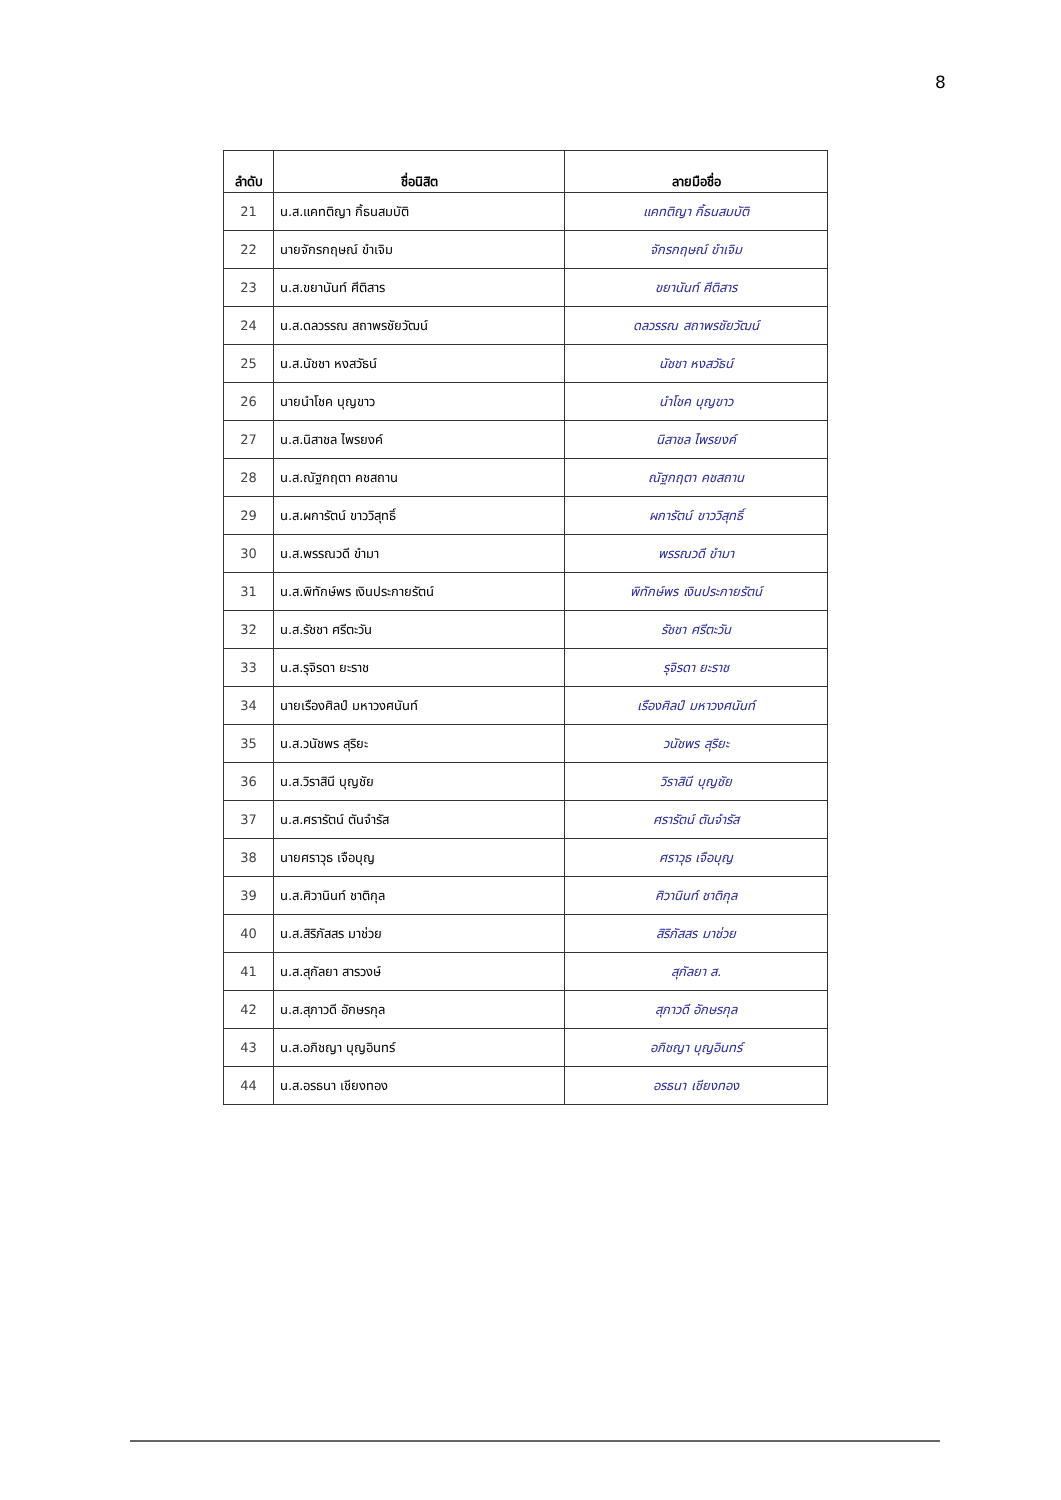8
| ลำดับ | ชื่อนิสิต | ลายมือชื่อ |
| --- | --- | --- |
| 21 | น.ส.แคทติญา กิ้ธนสมบัติ | แคทติญา กิ้ธนสมบัติ |
| 22 | นายจักรกฤษณ์ ขำเจิม | จักรกฤษณ์ ขำเจิม |
| 23 | น.ส.ขยานันท์ ศีติสาร | ขยานันท์ ศีติสาร |
| 24 | น.ส.ดลวรรณ สถาพรชัยวัฒน์ | ดลวรรณ สถาพรชัยวัฒน์ |
| 25 | น.ส.นัชชา หงสวัธน์ | นัชชา หงสวัธน์ |
| 26 | นายนำโชค บุญขาว | นำโชค บุญขาว |
| 27 | น.ส.นิสาชล ไพรยงค์ | นิสาชล ไพรยงค์ |
| 28 | น.ส.ณัฐกฤตา คชสถาน | ณัฐกฤตา คชสถาน |
| 29 | น.ส.ผการัตน์ ขาววิสุทธิ์ | ผการัตน์ ขาววิสุทธิ์ |
| 30 | น.ส.พรรณวดี ขำมา | พรรณวดี ขำมา |
| 31 | น.ส.พิทักษ์พร เงินประกายรัตน์ | พิทักษ์พร เงินประกายรัตน์ |
| 32 | น.ส.รัชชา ศรีตะวัน | รัชชา ศรีตะวัน |
| 33 | น.ส.รุจิรดา ยะราช | รุจิรดา ยะราช |
| 34 | นายเรืองศิลป์ มหาวงศนันท์ | เรืองศิลป์ มหาวงศนันท์ |
| 35 | น.ส.วนัชพร สุริยะ | วนัชพร สุริยะ |
| 36 | น.ส.วิราสินี บุญชัย | วิราสินี บุญชัย |
| 37 | น.ส.ศรารัตน์ ตันจำรัส | ศรารัตน์ ตันจำรัส |
| 38 | นายศราวุธ เจือบุญ | ศราวุธ เจือบุญ |
| 39 | น.ส.ศิวานินท์ ชาติกุล | ศิวานินท์ ชาติกุล |
| 40 | น.ส.สิริภัสสร มาช่วย | สิริภัสสร มาช่วย |
| 41 | น.ส.สุกัลยา สารวงษ์ | สุกัลยา ส. |
| 42 | น.ส.สุภาวดี อักษรกุล | สุภาวดี อักษรกุล |
| 43 | น.ส.อภิชญา บุญอินทร์ | อภิชญา บุญอินทร์ |
| 44 | น.ส.อรธนา เชียงทอง | อรธนา เชียงทอง |